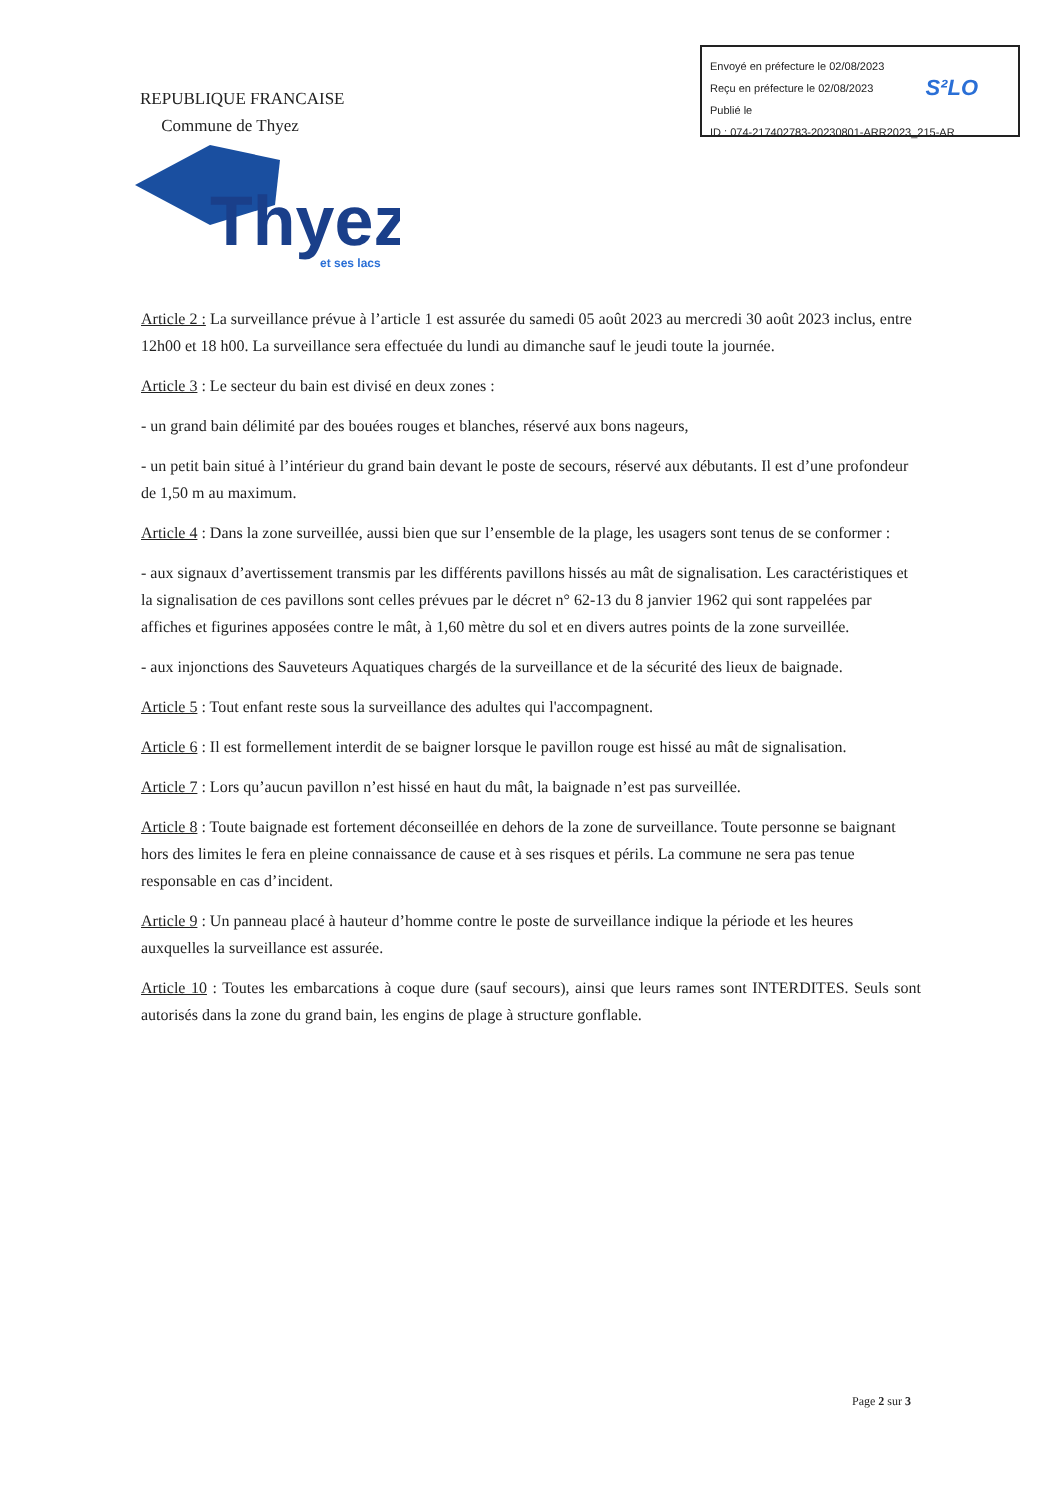Envoyé en préfecture le 02/08/2023
Reçu en préfecture le 02/08/2023
Publié le
ID : 074-217402783-20230801-ARR2023_215-AR
S²LO
REPUBLIQUE FRANCAISE
Commune de Thyez
Thyez
et ses lacs
Article 2 : La surveillance prévue à l’article 1 est assurée du samedi 05 août 2023 au mercredi 30 août 2023 inclus, entre 12h00 et 18 h00. La surveillance sera effectuée du lundi au dimanche sauf le jeudi toute la journée.
Article 3 : Le secteur du bain est divisé en deux zones :
- un grand bain délimité par des bouées rouges et blanches, réservé aux bons nageurs,
- un petit bain situé à l’intérieur du grand bain devant le poste de secours, réservé aux débutants. Il est d’une profondeur de 1,50 m au maximum.
Article 4 : Dans la zone surveillée, aussi bien que sur l’ensemble de la plage, les usagers sont tenus de se conformer :
- aux signaux d’avertissement transmis par les différents pavillons hissés au mât de signalisation. Les caractéristiques et la signalisation de ces pavillons sont celles prévues par le décret n° 62-13 du 8 janvier 1962 qui sont rappelées par affiches et figurines apposées contre le mât, à 1,60 mètre du sol et en divers autres points de la zone surveillée.
- aux injonctions des Sauveteurs Aquatiques chargés de la surveillance et de la sécurité des lieux de baignade.
Article 5 : Tout enfant reste sous la surveillance des adultes qui l'accompagnent.
Article 6 : Il est formellement interdit de se baigner lorsque le pavillon rouge est hissé au mât de signalisation.
Article 7 : Lors qu’aucun pavillon n’est hissé en haut du mât, la baignade n’est pas surveillée.
Article 8 : Toute baignade est fortement déconseillée en dehors de la zone de surveillance. Toute personne se baignant hors des limites le fera en pleine connaissance de cause et à ses risques et périls. La commune ne sera pas tenue responsable en cas d’incident.
Article 9 : Un panneau placé à hauteur d’homme contre le poste de surveillance indique la période et les heures auxquelles la surveillance est assurée.
Article 10 : Toutes les embarcations à coque dure (sauf secours), ainsi que leurs rames sont INTERDITES. Seuls sont autorisés dans la zone du grand bain, les engins de plage à structure gonflable.
Page 2 sur 3